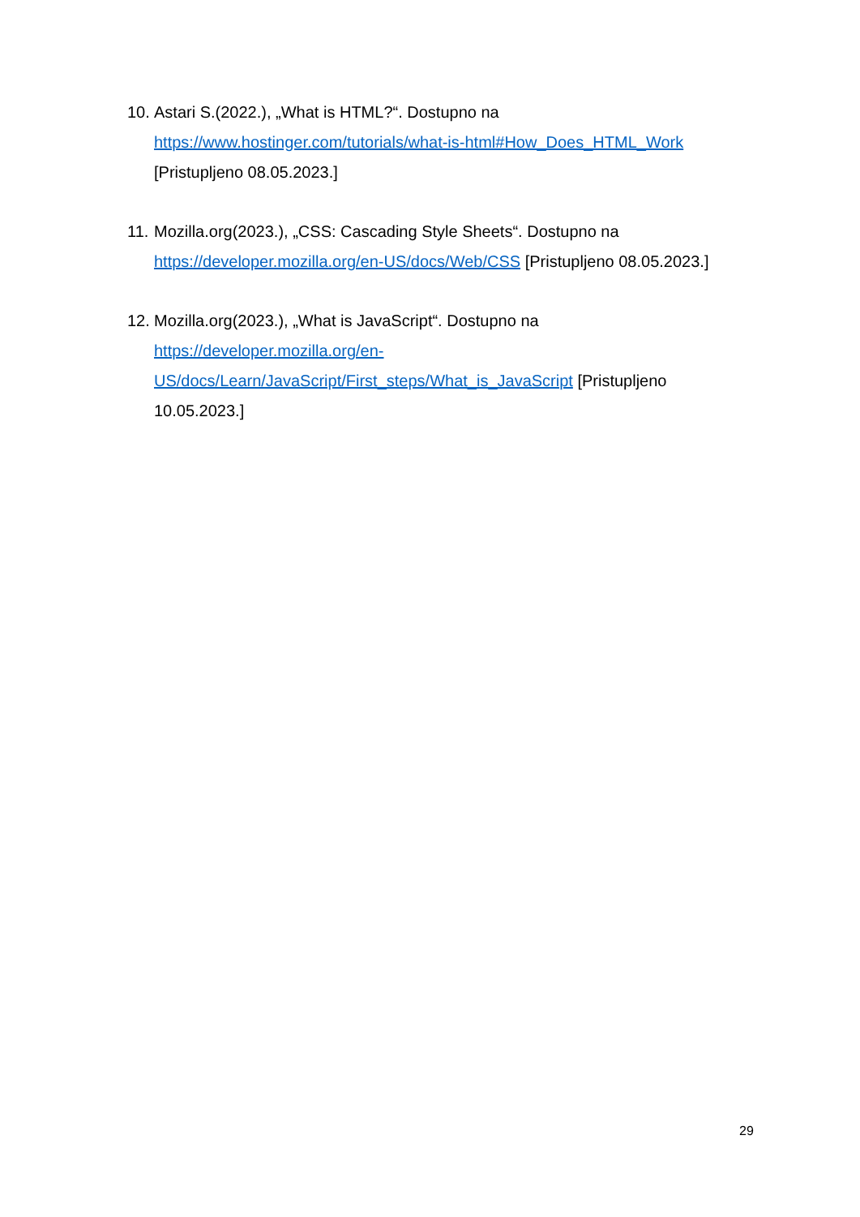10. Astari S.(2022.), „What is HTML?“. Dostupno na
https://www.hostinger.com/tutorials/what-is-html#How_Does_HTML_Work
[Pristupljeno 08.05.2023.]
11. Mozilla.org(2023.), „CSS: Cascading Style Sheets“. Dostupno na
https://developer.mozilla.org/en-US/docs/Web/CSS [Pristupljeno 08.05.2023.]
12. Mozilla.org(2023.), „What is JavaScript“. Dostupno na
https://developer.mozilla.org/en-
US/docs/Learn/JavaScript/First_steps/What_is_JavaScript [Pristupljeno
10.05.2023.]
29